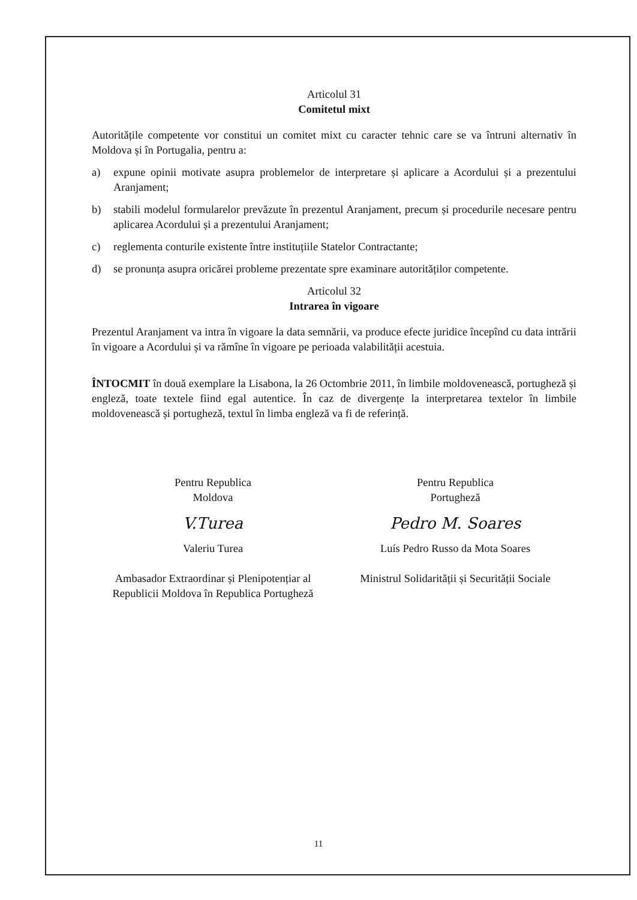Articolul 31
Comitetul mixt
Autoritățile competente vor constitui un comitet mixt cu caracter tehnic care se va întruni alternativ în Moldova și în Portugalia, pentru a:
a) expune opinii motivate asupra problemelor de interpretare și aplicare a Acordului și a prezentului Aranjament;
b) stabili modelul formularelor prevăzute în prezentul Aranjament, precum și procedurile necesare pentru aplicarea Acordului și a prezentului Aranjament;
c) reglementa conturile existente între instituțiile Statelor Contractante;
d) se pronunța asupra oricărei probleme prezentate spre examinare autorităților competente.
Articolul 32
Intrarea în vigoare
Prezentul Aranjament va intra în vigoare la data semnării, va produce efecte juridice începînd cu data intrării în vigoare a Acordului și va rămîne în vigoare pe perioada valabilității acestuia.
ÎNTOCMIT în două exemplare la Lisabona, la 26 Octombrie 2011, în limbile moldovenească, portugheză și engleză, toate textele fiind egal autentice. În caz de divergențe la interpretarea textelor în limbile moldovenească și portugheză, textul în limba engleză va fi de referință.
Pentru Republica
Moldova
V.Turea
Valeriu Turea
Ambasador Extraordinar și Plenipotențiar al Republicii Moldova în Republica Portugheză
Pentru Republica
Portugheză
Pedro M. Soares
Luís Pedro Russo da Mota Soares
Ministrul Solidarității și Securității Sociale
11